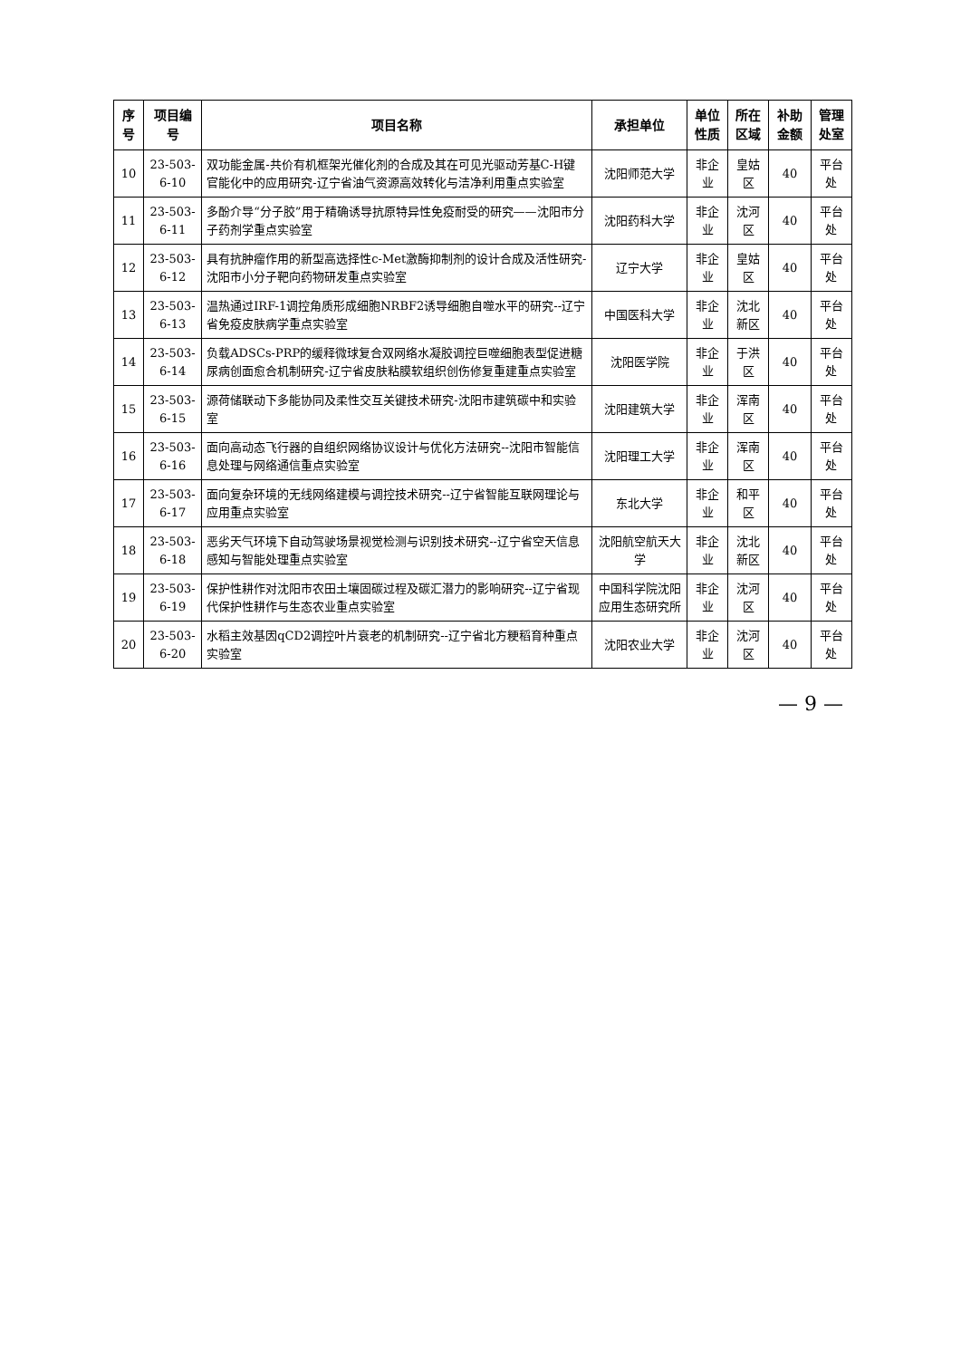| 序号 | 项目编号 | 项目名称 | 承担单位 | 单位性质 | 所在区域 | 补助金额 | 管理处室 |
| --- | --- | --- | --- | --- | --- | --- | --- |
| 10 | 23-503-6-10 | 双功能金属-共价有机框架光催化剂的合成及其在可见光驱动芳基C-H键官能化中的应用研究-辽宁省油气资源高效转化与洁净利用重点实验室 | 沈阳师范大学 | 非企业 | 皇姑区 | 40 | 平台处 |
| 11 | 23-503-6-11 | 多酚介导“分子胶”用于精确诱导抗原特异性免疫耐受的研究——沈阳市分子药剂学重点实验室 | 沈阳药科大学 | 非企业 | 沈河区 | 40 | 平台处 |
| 12 | 23-503-6-12 | 具有抗肿瘤作用的新型高选择性c-Met激酶抑制剂的设计合成及活性研究-沈阳市小分子靶向药物研发重点实验室 | 辽宁大学 | 非企业 | 皇姑区 | 40 | 平台处 |
| 13 | 23-503-6-13 | 温热通过IRF-1调控角质形成细胞NRBF2诱导细胞自噬水平的研究--辽宁省免疫皮肤病学重点实验室 | 中国医科大学 | 非企业 | 沈北新区 | 40 | 平台处 |
| 14 | 23-503-6-14 | 负载ADSCs-PRP的缓释微球复合双网络水凝胶调控巨噬细胞表型促进糖尿病创面愈合机制研究-辽宁省皮肤粘膜软组织创伤修复重建重点实验室 | 沈阳医学院 | 非企业 | 于洪区 | 40 | 平台处 |
| 15 | 23-503-6-15 | 源荷储联动下多能协同及柔性交互关键技术研究-沈阳市建筑碳中和实验室 | 沈阳建筑大学 | 非企业 | 浑南区 | 40 | 平台处 |
| 16 | 23-503-6-16 | 面向高动态飞行器的自组织网络协议设计与优化方法研究--沈阳市智能信息处理与网络通信重点实验室 | 沈阳理工大学 | 非企业 | 浑南区 | 40 | 平台处 |
| 17 | 23-503-6-17 | 面向复杂环境的无线网络建模与调控技术研究--辽宁省智能互联网理论与应用重点实验室 | 东北大学 | 非企业 | 和平区 | 40 | 平台处 |
| 18 | 23-503-6-18 | 恶劣天气环境下自动驾驶场景视觉检测与识别技术研究--辽宁省空天信息感知与智能处理重点实验室 | 沈阳航空航天大学 | 非企业 | 沈北新区 | 40 | 平台处 |
| 19 | 23-503-6-19 | 保护性耕作对沈阳市农田土壤固碳过程及碳汇潜力的影响研究--辽宁省现代保护性耕作与生态农业重点实验室 | 中国科学院沈阳应用生态研究所 | 非企业 | 沈河区 | 40 | 平台处 |
| 20 | 23-503-6-20 | 水稻主效基因qCD2调控叶片衰老的机制研究--辽宁省北方粳稻育种重点实验室 | 沈阳农业大学 | 非企业 | 沈河区 | 40 | 平台处 |
— 9 —